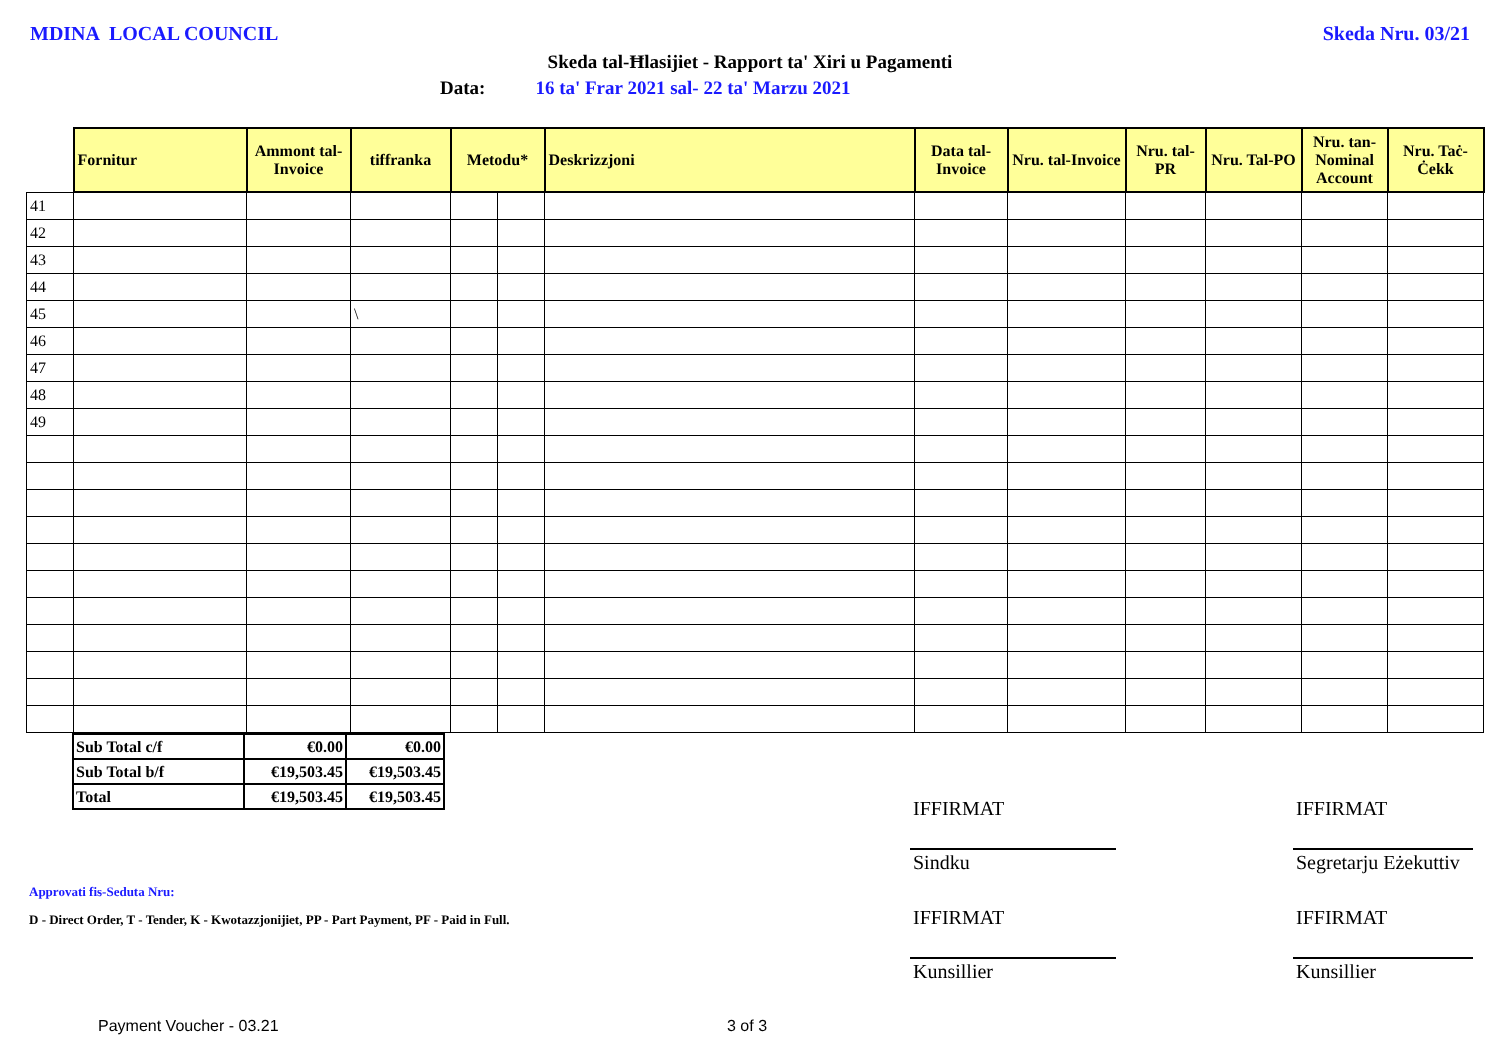MDINA LOCAL COUNCIL Skeda Nru. 03/21
Skeda tal-Ħlasijiet - Rapport ta' Xiri u Pagamenti
Data: 16 ta' Frar 2021 sal- 22 ta' Marzu 2021
| | Fornitur | Ammont tal-Invoice | tiffranka | Metodu* | | Deskrizzjoni | Data tal-Invoice | Nru. tal-Invoice | Nru. tal-PR | Nru. Tal-PO | Nru. tan-Nominal Account | Nru. Taċ-Ċekk |
| --- | --- | --- | --- | --- | --- | --- | --- | --- | --- | --- | --- | --- |
| 41 | | | | | | | | | | | | |
| 42 | | | | | | | | | | | | |
| 43 | | | | | | | | | | | | |
| 44 | | | | | | | | | | | | |
| 45 | | | \ | | | | | | | | | |
| 46 | | | | | | | | | | | | |
| 47 | | | | | | | | | | | | |
| 48 | | | | | | | | | | | | |
| 49 | | | | | | | | | | | | |
| Sub Total c/f | €0.00 | €0.00 |
| Sub Total b/f | €19,503.45 | €19,503.45 |
| Total | €19,503.45 | €19,503.45 |
IFFIRMAT IFFIRMAT
Sindku Segretarju Eżekuttiv
Approvati fis-Seduta Nru:
D - Direct Order, T - Tender, K - Kwotazzjonijiet, PP - Part Payment, PF - Paid in Full.
IFFIRMAT IFFIRMAT
Kunsillier Kunsillier
Payment Voucher - 03.21 3 of 3